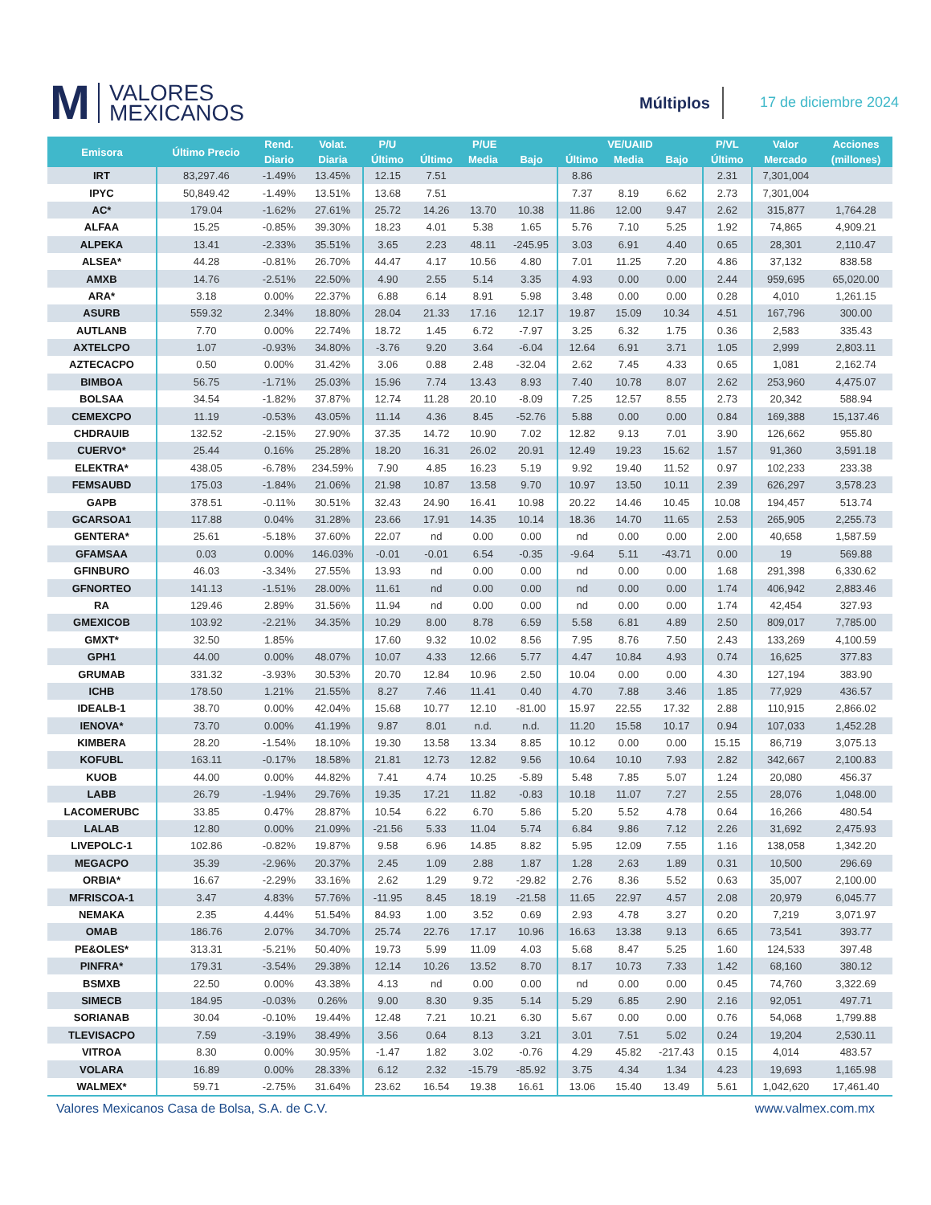M VALORES
MEXICANOS
Múltiplos
17 de diciembre 2024
| Emisora | Último Precio | Rend. | Volat. | P/U | P/UE | | | VE/UAIID | | | P/VL | Valor | Acciones |
| --- | --- | --- | --- | --- | --- | --- | --- | --- | --- | --- | --- | --- | --- |
| | | Diario | Diaria | Último | Último | Media | Bajo | Último | Media | Bajo | Último | Mercado | (millones) |
| IRT | 83,297.46 | -1.49% | 13.45% | 12.15 | 7.51 | | | 8.86 | | | 2.31 | 7,301,004 | |
| IPYC | 50,849.42 | -1.49% | 13.51% | 13.68 | 7.51 | | | 7.37 | 8.19 | 6.62 | 2.73 | 7,301,004 | |
| AC* | 179.04 | -1.62% | 27.61% | 25.72 | 14.26 | 13.70 | 10.38 | 11.86 | 12.00 | 9.47 | 2.62 | 315,877 | 1,764.28 |
| ALFAA | 15.25 | -0.85% | 39.30% | 18.23 | 4.01 | 5.38 | 1.65 | 5.76 | 7.10 | 5.25 | 1.92 | 74,865 | 4,909.21 |
| ALPEKA | 13.41 | -2.33% | 35.51% | 3.65 | 2.23 | 48.11 | -245.95 | 3.03 | 6.91 | 4.40 | 0.65 | 28,301 | 2,110.47 |
| ALSEA* | 44.28 | -0.81% | 26.70% | 44.47 | 4.17 | 10.56 | 4.80 | 7.01 | 11.25 | 7.20 | 4.86 | 37,132 | 838.58 |
| AMXB | 14.76 | -2.51% | 22.50% | 4.90 | 2.55 | 5.14 | 3.35 | 4.93 | 0.00 | 0.00 | 2.44 | 959,695 | 65,020.00 |
| ARA* | 3.18 | 0.00% | 22.37% | 6.88 | 6.14 | 8.91 | 5.98 | 3.48 | 0.00 | 0.00 | 0.28 | 4,010 | 1,261.15 |
| ASURB | 559.32 | 2.34% | 18.80% | 28.04 | 21.33 | 17.16 | 12.17 | 19.87 | 15.09 | 10.34 | 4.51 | 167,796 | 300.00 |
| AUTLANB | 7.70 | 0.00% | 22.74% | 18.72 | 1.45 | 6.72 | -7.97 | 3.25 | 6.32 | 1.75 | 0.36 | 2,583 | 335.43 |
| AXTELCPO | 1.07 | -0.93% | 34.80% | -3.76 | 9.20 | 3.64 | -6.04 | 12.64 | 6.91 | 3.71 | 1.05 | 2,999 | 2,803.11 |
| AZTECACPO | 0.50 | 0.00% | 31.42% | 3.06 | 0.88 | 2.48 | -32.04 | 2.62 | 7.45 | 4.33 | 0.65 | 1,081 | 2,162.74 |
| BIMBOA | 56.75 | -1.71% | 25.03% | 15.96 | 7.74 | 13.43 | 8.93 | 7.40 | 10.78 | 8.07 | 2.62 | 253,960 | 4,475.07 |
| BOLSAA | 34.54 | -1.82% | 37.87% | 12.74 | 11.28 | 20.10 | -8.09 | 7.25 | 12.57 | 8.55 | 2.73 | 20,342 | 588.94 |
| CEMEXCPO | 11.19 | -0.53% | 43.05% | 11.14 | 4.36 | 8.45 | -52.76 | 5.88 | 0.00 | 0.00 | 0.84 | 169,388 | 15,137.46 |
| CHDRAUIB | 132.52 | -2.15% | 27.90% | 37.35 | 14.72 | 10.90 | 7.02 | 12.82 | 9.13 | 7.01 | 3.90 | 126,662 | 955.80 |
| CUERVO* | 25.44 | 0.16% | 25.28% | 18.20 | 16.31 | 26.02 | 20.91 | 12.49 | 19.23 | 15.62 | 1.57 | 91,360 | 3,591.18 |
| ELEKTRA* | 438.05 | -6.78% | 234.59% | 7.90 | 4.85 | 16.23 | 5.19 | 9.92 | 19.40 | 11.52 | 0.97 | 102,233 | 233.38 |
| FEMSAUBD | 175.03 | -1.84% | 21.06% | 21.98 | 10.87 | 13.58 | 9.70 | 10.97 | 13.50 | 10.11 | 2.39 | 626,297 | 3,578.23 |
| GAPB | 378.51 | -0.11% | 30.51% | 32.43 | 24.90 | 16.41 | 10.98 | 20.22 | 14.46 | 10.45 | 10.08 | 194,457 | 513.74 |
| GCARSOA1 | 117.88 | 0.04% | 31.28% | 23.66 | 17.91 | 14.35 | 10.14 | 18.36 | 14.70 | 11.65 | 2.53 | 265,905 | 2,255.73 |
| GENTERA* | 25.61 | -5.18% | 37.60% | 22.07 | nd | 0.00 | 0.00 | nd | 0.00 | 0.00 | 2.00 | 40,658 | 1,587.59 |
| GFAMSAA | 0.03 | 0.00% | 146.03% | -0.01 | -0.01 | 6.54 | -0.35 | -9.64 | 5.11 | -43.71 | 0.00 | 19 | 569.88 |
| GFINBURO | 46.03 | -3.34% | 27.55% | 13.93 | nd | 0.00 | 0.00 | nd | 0.00 | 0.00 | 1.68 | 291,398 | 6,330.62 |
| GFNORTEO | 141.13 | -1.51% | 28.00% | 11.61 | nd | 0.00 | 0.00 | nd | 0.00 | 0.00 | 1.74 | 406,942 | 2,883.46 |
| RA | 129.46 | 2.89% | 31.56% | 11.94 | nd | 0.00 | 0.00 | nd | 0.00 | 0.00 | 1.74 | 42,454 | 327.93 |
| GMEXICOB | 103.92 | -2.21% | 34.35% | 10.29 | 8.00 | 8.78 | 6.59 | 5.58 | 6.81 | 4.89 | 2.50 | 809,017 | 7,785.00 |
| GMXT* | 32.50 | 1.85% | | 17.60 | 9.32 | 10.02 | 8.56 | 7.95 | 8.76 | 7.50 | 2.43 | 133,269 | 4,100.59 |
| GPH1 | 44.00 | 0.00% | 48.07% | 10.07 | 4.33 | 12.66 | 5.77 | 4.47 | 10.84 | 4.93 | 0.74 | 16,625 | 377.83 |
| GRUMAB | 331.32 | -3.93% | 30.53% | 20.70 | 12.84 | 10.96 | 2.50 | 10.04 | 0.00 | 0.00 | 4.30 | 127,194 | 383.90 |
| ICHB | 178.50 | 1.21% | 21.55% | 8.27 | 7.46 | 11.41 | 0.40 | 4.70 | 7.88 | 3.46 | 1.85 | 77,929 | 436.57 |
| IDEALB-1 | 38.70 | 0.00% | 42.04% | 15.68 | 10.77 | 12.10 | -81.00 | 15.97 | 22.55 | 17.32 | 2.88 | 110,915 | 2,866.02 |
| IENOVA* | 73.70 | 0.00% | 41.19% | 9.87 | 8.01 | n.d. | n.d. | 11.20 | 15.58 | 10.17 | 0.94 | 107,033 | 1,452.28 |
| KIMBERA | 28.20 | -1.54% | 18.10% | 19.30 | 13.58 | 13.34 | 8.85 | 10.12 | 0.00 | 0.00 | 15.15 | 86,719 | 3,075.13 |
| KOFUBL | 163.11 | -0.17% | 18.58% | 21.81 | 12.73 | 12.82 | 9.56 | 10.64 | 10.10 | 7.93 | 2.82 | 342,667 | 2,100.83 |
| KUOB | 44.00 | 0.00% | 44.82% | 7.41 | 4.74 | 10.25 | -5.89 | 5.48 | 7.85 | 5.07 | 1.24 | 20,080 | 456.37 |
| LABB | 26.79 | -1.94% | 29.76% | 19.35 | 17.21 | 11.82 | -0.83 | 10.18 | 11.07 | 7.27 | 2.55 | 28,076 | 1,048.00 |
| LACOMERUBC | 33.85 | 0.47% | 28.87% | 10.54 | 6.22 | 6.70 | 5.86 | 5.20 | 5.52 | 4.78 | 0.64 | 16,266 | 480.54 |
| LALAB | 12.80 | 0.00% | 21.09% | -21.56 | 5.33 | 11.04 | 5.74 | 6.84 | 9.86 | 7.12 | 2.26 | 31,692 | 2,475.93 |
| LIVEPOLC-1 | 102.86 | -0.82% | 19.87% | 9.58 | 6.96 | 14.85 | 8.82 | 5.95 | 12.09 | 7.55 | 1.16 | 138,058 | 1,342.20 |
| MEGACPO | 35.39 | -2.96% | 20.37% | 2.45 | 1.09 | 2.88 | 1.87 | 1.28 | 2.63 | 1.89 | 0.31 | 10,500 | 296.69 |
| ORBIA* | 16.67 | -2.29% | 33.16% | 2.62 | 1.29 | 9.72 | -29.82 | 2.76 | 8.36 | 5.52 | 0.63 | 35,007 | 2,100.00 |
| MFRISCOA-1 | 3.47 | 4.83% | 57.76% | -11.95 | 8.45 | 18.19 | -21.58 | 11.65 | 22.97 | 4.57 | 2.08 | 20,979 | 6,045.77 |
| NEMAKA | 2.35 | 4.44% | 51.54% | 84.93 | 1.00 | 3.52 | 0.69 | 2.93 | 4.78 | 3.27 | 0.20 | 7,219 | 3,071.97 |
| OMAB | 186.76 | 2.07% | 34.70% | 25.74 | 22.76 | 17.17 | 10.96 | 16.63 | 13.38 | 9.13 | 6.65 | 73,541 | 393.77 |
| PE&OLES* | 313.31 | -5.21% | 50.40% | 19.73 | 5.99 | 11.09 | 4.03 | 5.68 | 8.47 | 5.25 | 1.60 | 124,533 | 397.48 |
| PINFRA* | 179.31 | -3.54% | 29.38% | 12.14 | 10.26 | 13.52 | 8.70 | 8.17 | 10.73 | 7.33 | 1.42 | 68,160 | 380.12 |
| BSMXB | 22.50 | 0.00% | 43.38% | 4.13 | nd | 0.00 | 0.00 | nd | 0.00 | 0.00 | 0.45 | 74,760 | 3,322.69 |
| SIMECB | 184.95 | -0.03% | 0.26% | 9.00 | 8.30 | 9.35 | 5.14 | 5.29 | 6.85 | 2.90 | 2.16 | 92,051 | 497.71 |
| SORIANAB | 30.04 | -0.10% | 19.44% | 12.48 | 7.21 | 10.21 | 6.30 | 5.67 | 0.00 | 0.00 | 0.76 | 54,068 | 1,799.88 |
| TLEVISACPO | 7.59 | -3.19% | 38.49% | 3.56 | 0.64 | 8.13 | 3.21 | 3.01 | 7.51 | 5.02 | 0.24 | 19,204 | 2,530.11 |
| VITROA | 8.30 | 0.00% | 30.95% | -1.47 | 1.82 | 3.02 | -0.76 | 4.29 | 45.82 | -217.43 | 0.15 | 4,014 | 483.57 |
| VOLARA | 16.89 | 0.00% | 28.33% | 6.12 | 2.32 | -15.79 | -85.92 | 3.75 | 4.34 | 1.34 | 4.23 | 19,693 | 1,165.98 |
| WALMEX* | 59.71 | -2.75% | 31.64% | 23.62 | 16.54 | 19.38 | 16.61 | 13.06 | 15.40 | 13.49 | 5.61 | 1,042,620 | 17,461.40 |
Valores Mexicanos Casa de Bolsa, S.A. de C.V. www.valmex.com.mx